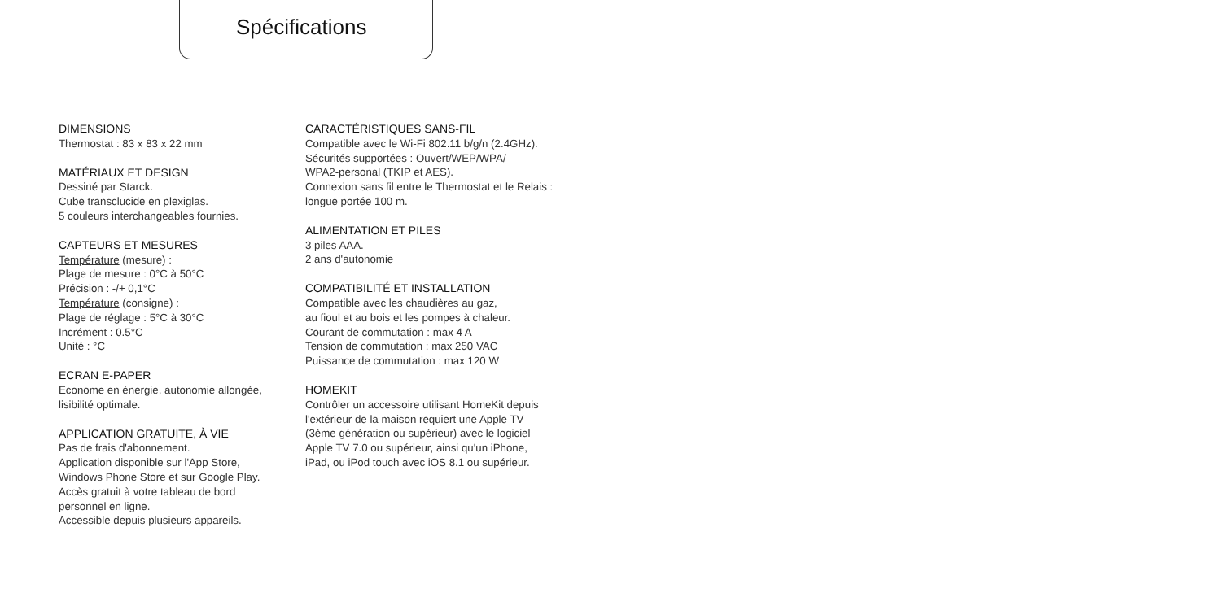Spécifications
DIMENSIONS
Thermostat : 83 x 83 x 22 mm
MATÉRIAUX ET DESIGN
Dessiné par Starck.
Cube transclucide en plexiglas.
5 couleurs interchangeables fournies.
CAPTEURS ET MESURES
Température (mesure) :
Plage de mesure : 0°C à 50°C
Précision : -/+ 0,1°C
Température (consigne) :
Plage de réglage : 5°C à 30°C
Incrément : 0.5°C
Unité : °C
ECRAN E-PAPER
Econome en énergie, autonomie allongée,
lisibilité optimale.
APPLICATION GRATUITE, À VIE
Pas de frais d'abonnement.
Application disponible sur l'App Store,
Windows Phone Store et sur Google Play.
Accès gratuit à votre tableau de bord
personnel en ligne.
Accessible depuis plusieurs appareils.
CARACTÉRISTIQUES SANS-FIL
Compatible avec le Wi-Fi 802.11 b/g/n (2.4GHz).
Sécurités supportées : Ouvert/WEP/WPA/
WPA2-personal (TKIP et AES).
Connexion sans fil entre le Thermostat et le Relais :
longue portée 100 m.
ALIMENTATION ET PILES
3 piles AAA.
2 ans d'autonomie
COMPATIBILITÉ ET INSTALLATION
Compatible avec les chaudières au gaz,
au fioul et au bois et les pompes à chaleur.
Courant de commutation : max 4 A
Tension de commutation : max 250 VAC
Puissance de commutation : max 120 W
HOMEKIT
Contrôler un accessoire utilisant HomeKit depuis
l'extérieur de la maison requiert une Apple TV
(3ème génération ou supérieur) avec le logiciel
Apple TV 7.0 ou supérieur, ainsi qu'un iPhone,
iPad, ou iPod touch avec iOS 8.1 ou supérieur.